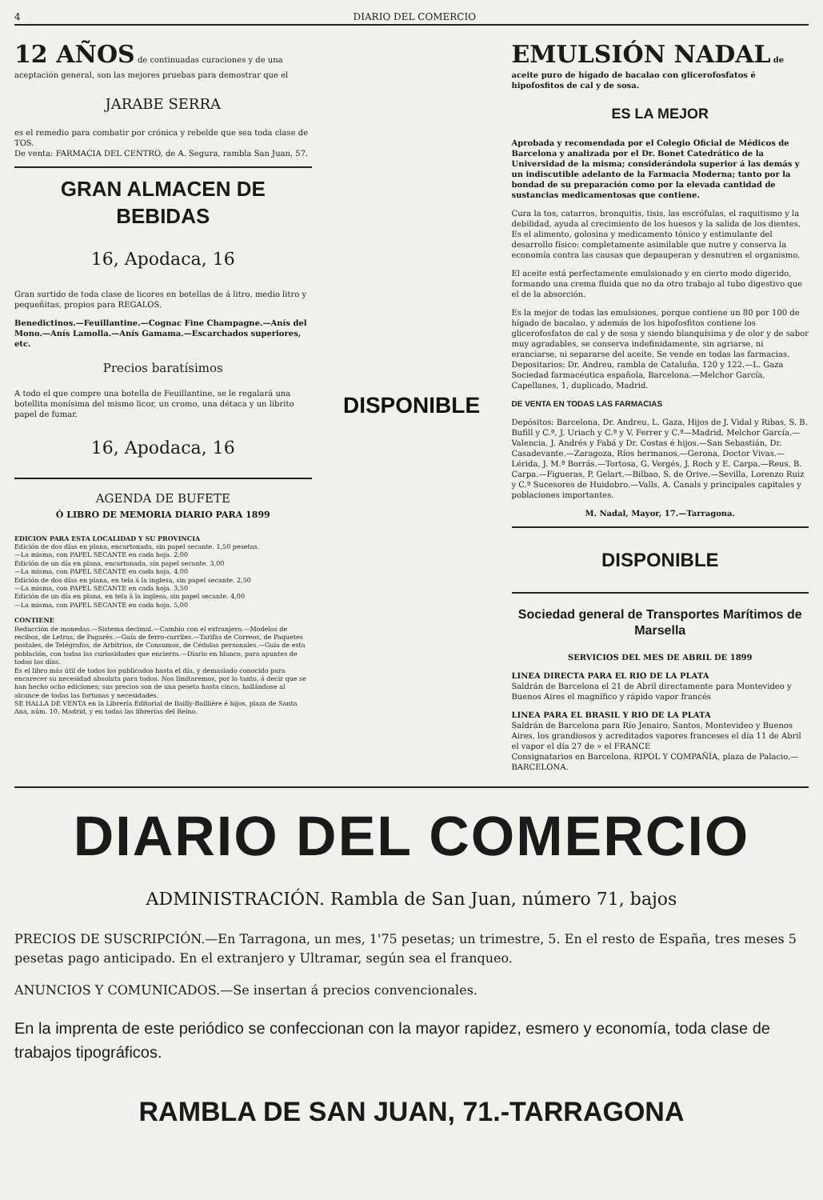4 DIARIO DEL COMERCIO
12 AÑOS de continuadas curaciones y de una aceptación general, son las mejores pruebas para demostrar que el
JARABE SERRA
es el remedio para combatir por crónica y rebelde que sea toda clase de TOS.
De venta: FARMACIA DEL CENTRO, de A. Segura, rambla San Juan, 57.
GRAN ALMACEN DE BEBIDAS
16, Apodaca, 16
Gran surtido de toda clase de licores en botellas de á litro, medio litro y pequeñitas, propios para REGALOS.
Benedictinos.—Feuillantine.—Cognac Fine Champagne.—Anís del Mono.—Anís Lamolla.—Anís Gamama.—Escarchados superiores, etc.
Precios baratísimos
A todo el que compre una botella de Feuillantine, se le regalará una botellita monísima del mismo licor, un cromo, una détaca y un librito papel de fumar.
16, Apodaca, 16
AGENDA DE BUFETE
Ó LIBRO DE MEMORIA DIARIO PARA 1899
EDICION PARA ESTA LOCALIDAD Y SU PROVINCIA
Edición de dos días en plana, encartonada, sin papel secante. 1,50 pesetas.
—La misma, con PAPEL SECANTE en cada hoja. 2,00
Edición de un día en plana, encartonada, sin papel secante. 3,00
—La misma, con PAPEL SECANTE en cada hoja. 4,00
Edición de dos días en plana, en tela á la inglesa, sin papel secante. 2,50
—La misma, con PAPEL SECANTE en cada hoja. 3,50
Edición de un día en plana, en tela á la inglesa, sin papel secante. 4,00
—La misma, con PAPEL SECANTE en cada hoja. 5,00
CONTIENE
Reducción de monedas.—Sistema decimal.—Cambio con el extranjero.—Modelos de recibos, de Letras, de Pagarés.—Guía de ferro-carriles.—Tarifas de Correos, de Paquetes postales, de Telégrafos, de Arbitrios, de Consumos, de Cédulas personales.—Guía de esta población, con todas las curiosidades que encierra.—Diario en blanco, para apuntes de todos los días.
Es el libro más útil de todos los publicados hasta el día, y demasiado conocido para encarecer su necesidad absoluta para todos. Nos limitaremos, por lo tanto, á decir que se han hecho ocho ediciones; sus precios son de una peseta hasta cinco, hallándose al alcance de todas las fortunas y necesidades.
SE HALLA DE VENTA en la Librería Editorial de Bailly-Baillière é hijos, plaza de Santa Ana, núm. 10, Madrid, y en todas las librerías del Reino.
DISPONIBLE
EMULSIÓN NADAL de aceite puro de hígado de bacalao con glicerofosfatos é hipofosfitos de cal y de sosa.
ES LA MEJOR
Aprobada y recomendada por el Colegio Oficial de Médicos de Barcelona y analizada por el Dr. Bonet Catedrático de la Universidad de la misma; considerándola superior á las demás y un indiscutible adelanto de la Farmacia Moderna; tanto por la bondad de su preparación como por la elevada cantidad de sustancias medicamentosas que contiene.
Cura la tos, catarros, bronquitis, tisis, las escrófulas, el raquitismo y la debilidad, ayuda al crecimiento de los huesos y la salida de los dientes. Es el alimento, golosina y medicamento tónico y estimulante del desarrollo físico: completamente asimilable que nutre y conserva la economía contra las causas que depauperan y desnutren el organismo.
El aceite está perfectamente emulsionado y en cierto modo digerido, formando una crema fluida que no da otro trabajo al tubo digestivo que el de la absorción.
Es la mejor de todas las emulsiones, porque contiene un 80 por 100 de hígado de bacalao, y además de los hipofosfitos contiene los glicerofosfatos de cal y de sosa y siendo blanquísima y de olor y de sabor muy agradables, se conserva indefinidamente, sin agriarse, ni eranciarse, ni separarse del aceite. Se vende en todas las farmacias.
Depositarios: Dr. Andreu, rambla de Cataluña, 120 y 122.—L. Gaza Sociedad farmacéutica española, Barcelona.—Melchor García, Capellanes, 1, duplicado, Madrid.
DE VENTA EN TODAS LAS FARMACIAS
Depósitos: Barcelona, Dr. Andreu, L. Gaza, Hijos de J. Vidal y Ribas, S. B. Bufill y C.ª, J. Uriach y C.ª y V. Ferrer y C.ª—Madrid, Melchor García.—Valencia, J. Andrés y Fabá y Dr. Costas é hijos.—San Sebastián, Dr. Casadevante.—Zaragoza, Ríos hermanos.—Gerona, Doctor Vivas.—Lérida, J. M.ª Borrás.—Tortosa, G. Vergés, J. Roch y E. Carpa.—Reus, B. Carpa.—Figueras, P. Gelart.—Bilbao, S. de Orive.—Sevilla, Lorenzo Ruiz y C.ª Sucesores de Huidobro.—Valls, A. Canals y principales capitales y poblaciones importantes.
M. Nadal, Mayor, 17.—Tarragona.
DISPONIBLE
Sociedad general de Transportes Marítimos de Marsella
SERVICIOS DEL MES DE ABRIL DE 1899
LINEA DIRECTA PARA EL RIO DE LA PLATA
Saldrán de Barcelona el 21 de Abril directamente para Montevideo y Buenos Aires el magnífico y rápido vapor francés
LINEA PARA EL BRASIL Y RIO DE LA PLATA
Saldrán de Barcelona para Río Jenairo, Santos, Montevideo y Buenos Aires, los grandiosos y acreditados vapores franceses el día 11 de Abril el vapor el día 27 de » el FRANCE
Consignatarios en Barcelona, RIPOL Y COMPAÑÍA, plaza de Palacio.—BARCELONA.
DIARIO DEL COMERCIO
ADMINISTRACIÓN. Rambla de San Juan, número 71, bajos
PRECIOS DE SUSCRIPCIÓN.—En Tarragona, un mes, 1'75 pesetas; un trimestre, 5. En el resto de España, tres meses 5 pesetas pago anticipado. En el extranjero y Ultramar, según sea el franqueo.
ANUNCIOS Y COMUNICADOS.—Se insertan á precios convencionales.
En la imprenta de este periódico se confeccionan con la mayor rapidez, esmero y economía, toda clase de trabajos tipográficos.
RAMBLA DE SAN JUAN, 71.-TARRAGONA